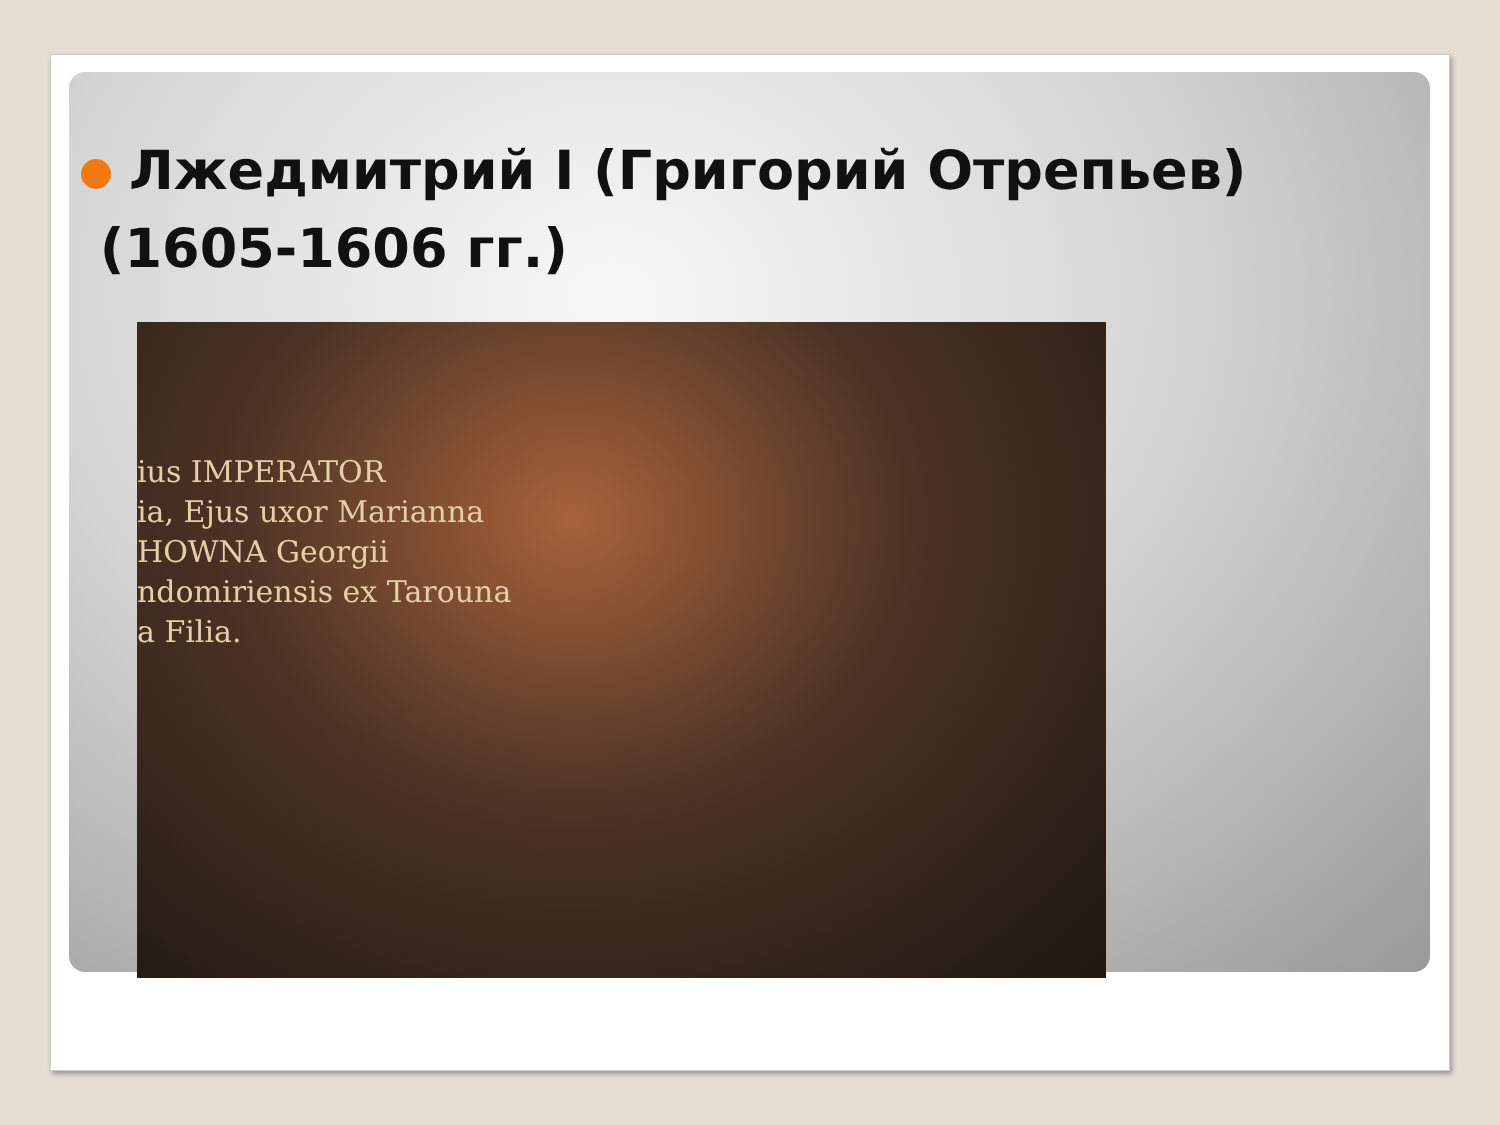Лжедмитрий I (Григорий Отрепьев)
(1605-1606 гг.)
ius IMPERATOR
ia, Ejus uxor Marianna
HOWNA Georgii
ndomiriensis ex Tarouna
a Filia.